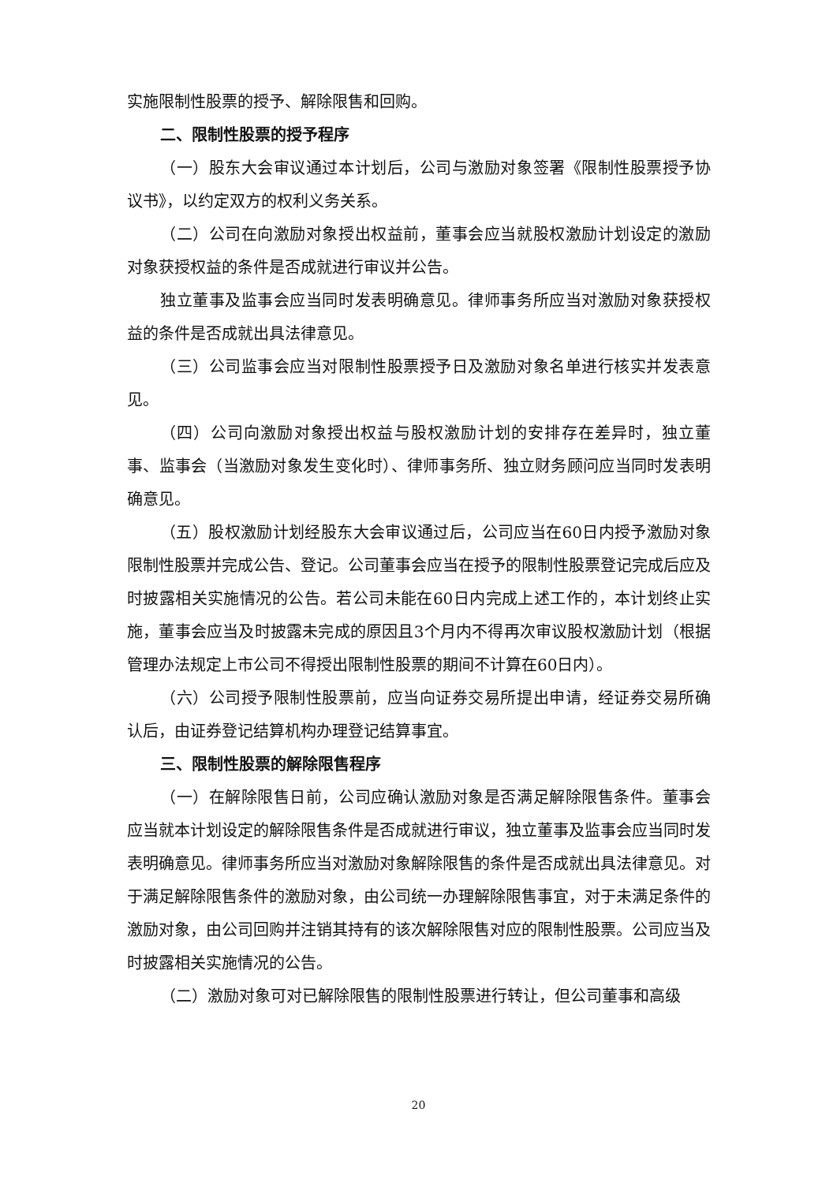实施限制性股票的授予、解除限售和回购。
二、限制性股票的授予程序
（一）股东大会审议通过本计划后，公司与激励对象签署《限制性股票授予协议书》，以约定双方的权利义务关系。
（二）公司在向激励对象授出权益前，董事会应当就股权激励计划设定的激励对象获授权益的条件是否成就进行审议并公告。
独立董事及监事会应当同时发表明确意见。律师事务所应当对激励对象获授权益的条件是否成就出具法律意见。
（三）公司监事会应当对限制性股票授予日及激励对象名单进行核实并发表意见。
（四）公司向激励对象授出权益与股权激励计划的安排存在差异时，独立董事、监事会（当激励对象发生变化时）、律师事务所、独立财务顾问应当同时发表明确意见。
（五）股权激励计划经股东大会审议通过后，公司应当在60日内授予激励对象限制性股票并完成公告、登记。公司董事会应当在授予的限制性股票登记完成后应及时披露相关实施情况的公告。若公司未能在60日内完成上述工作的，本计划终止实施，董事会应当及时披露未完成的原因且3个月内不得再次审议股权激励计划（根据管理办法规定上市公司不得授出限制性股票的期间不计算在60日内）。
（六）公司授予限制性股票前，应当向证券交易所提出申请，经证券交易所确认后，由证券登记结算机构办理登记结算事宜。
三、限制性股票的解除限售程序
（一）在解除限售日前，公司应确认激励对象是否满足解除限售条件。董事会应当就本计划设定的解除限售条件是否成就进行审议，独立董事及监事会应当同时发表明确意见。律师事务所应当对激励对象解除限售的条件是否成就出具法律意见。对于满足解除限售条件的激励对象，由公司统一办理解除限售事宜，对于未满足条件的激励对象，由公司回购并注销其持有的该次解除限售对应的限制性股票。公司应当及时披露相关实施情况的公告。
（二）激励对象可对已解除限售的限制性股票进行转让，但公司董事和高级
20